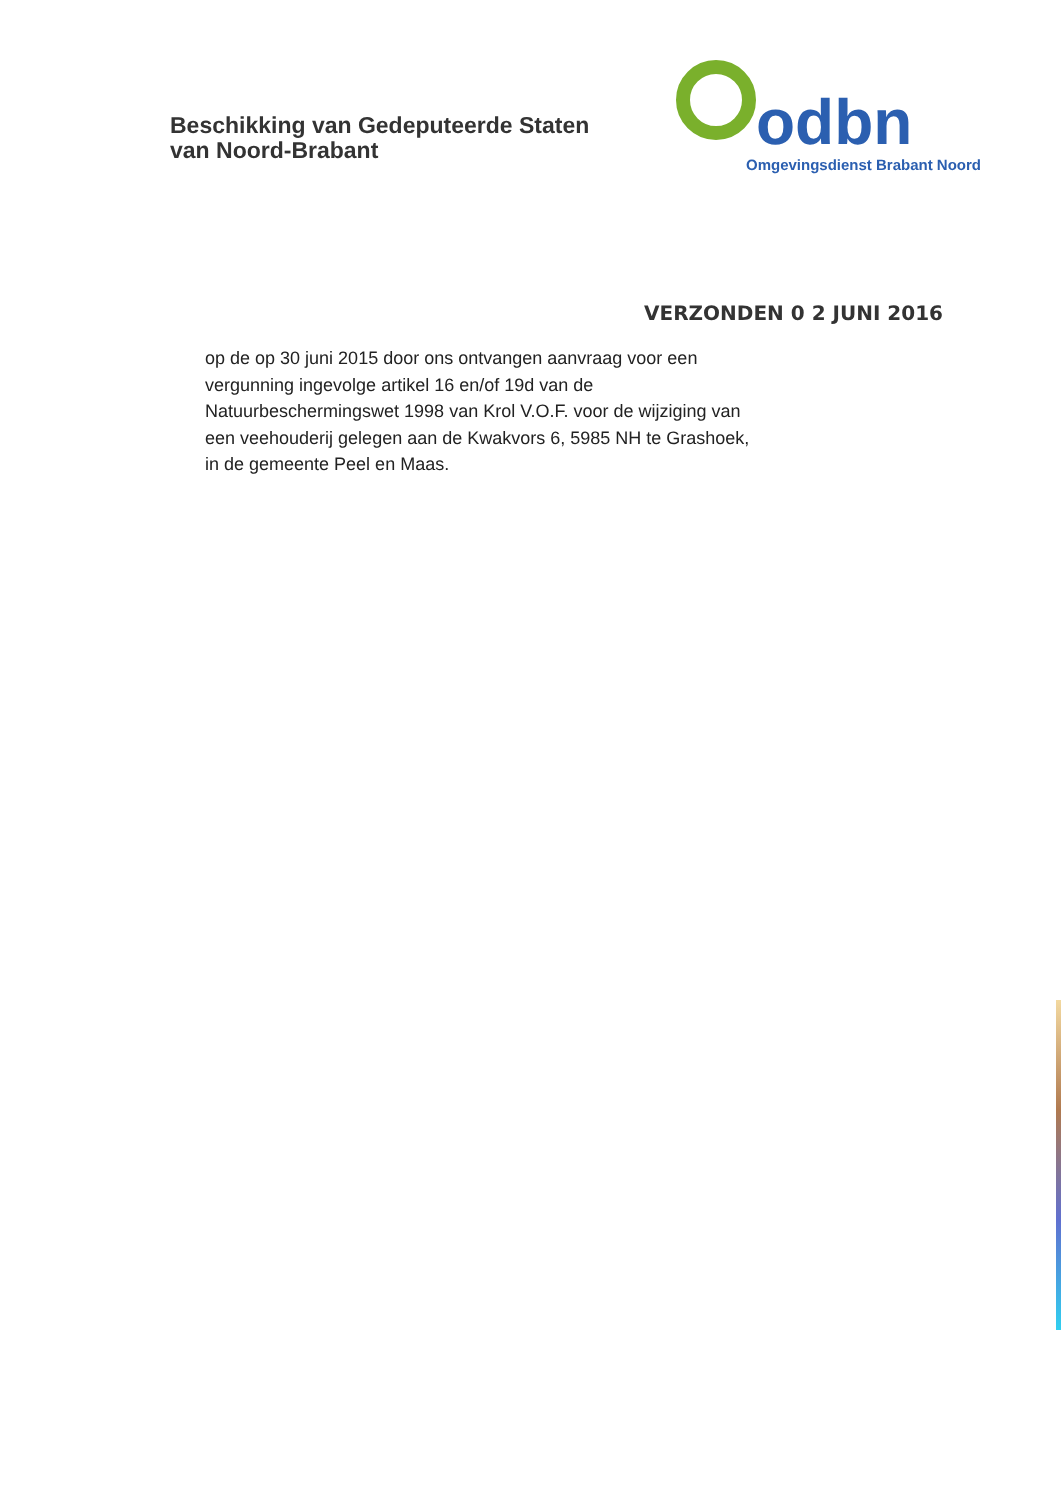Beschikking van Gedeputeerde Staten
van Noord-Brabant
odbn
Omgevingsdienst Brabant Noord
VERZONDEN 0 2 JUNI 2016
op de op 30 juni 2015 door ons ontvangen aanvraag voor een vergunning ingevolge artikel 16 en/of 19d van de Natuurbeschermingswet 1998 van Krol V.O.F. voor de wijziging van een veehouderij gelegen aan de Kwakvors 6, 5985 NH te Grashoek, in de gemeente Peel en Maas.